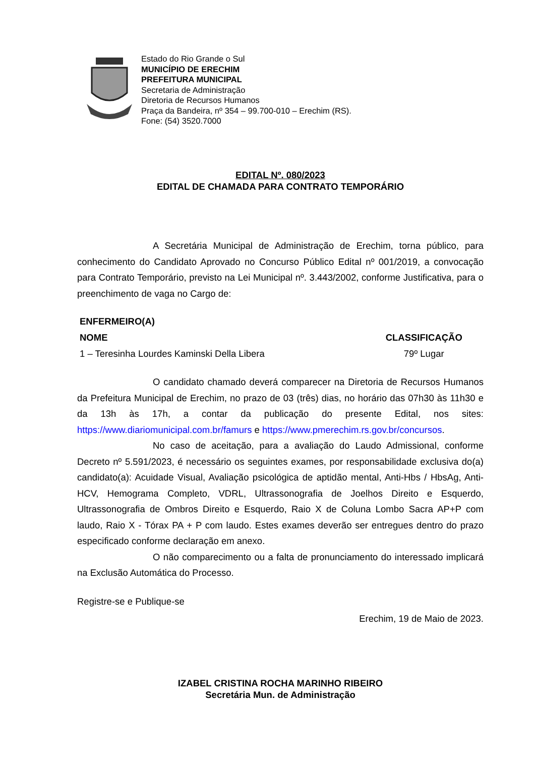Estado do Rio Grande o Sul
MUNICÍPIO DE ERECHIM
PREFEITURA MUNICIPAL
Secretaria de Administração
Diretoria de Recursos Humanos
Praça da Bandeira, nº 354 – 99.700-010 – Erechim (RS).
Fone: (54) 3520.7000
EDITAL Nº. 080/2023
EDITAL DE CHAMADA PARA CONTRATO TEMPORÁRIO
A Secretária Municipal de Administração de Erechim, torna público, para conhecimento do Candidato Aprovado no Concurso Público Edital nº 001/2019, a convocação para Contrato Temporário, previsto na Lei Municipal nº. 3.443/2002, conforme Justificativa, para o preenchimento de vaga no Cargo de:
| ENFERMEIRO(A) | |
| --- | --- |
| NOME | CLASSIFICAÇÃO |
| 1 – Teresinha Lourdes Kaminski Della Libera | 79º Lugar |
O candidato chamado deverá comparecer na Diretoria de Recursos Humanos da Prefeitura Municipal de Erechim, no prazo de 03 (três) dias, no horário das 07h30 às 11h30 e da 13h às 17h, a contar da publicação do presente Edital, nos sites: https://www.diariomunicipal.com.br/famurs e https://www.pmerechim.rs.gov.br/concursos.
No caso de aceitação, para a avaliação do Laudo Admissional, conforme Decreto nº 5.591/2023, é necessário os seguintes exames, por responsabilidade exclusiva do(a) candidato(a): Acuidade Visual, Avaliação psicológica de aptidão mental, Anti-Hbs / HbsAg, Anti-HCV, Hemograma Completo, VDRL, Ultrassonografia de Joelhos Direito e Esquerdo, Ultrassonografia de Ombros Direito e Esquerdo, Raio X de Coluna Lombo Sacra AP+P com laudo, Raio X - Tórax PA + P com laudo. Estes exames deverão ser entregues dentro do prazo especificado conforme declaração em anexo.
O não comparecimento ou a falta de pronunciamento do interessado implicará na Exclusão Automática do Processo.
Registre-se e Publique-se
Erechim, 19 de Maio de 2023.
IZABEL CRISTINA ROCHA MARINHO RIBEIRO
Secretária Mun. de Administração